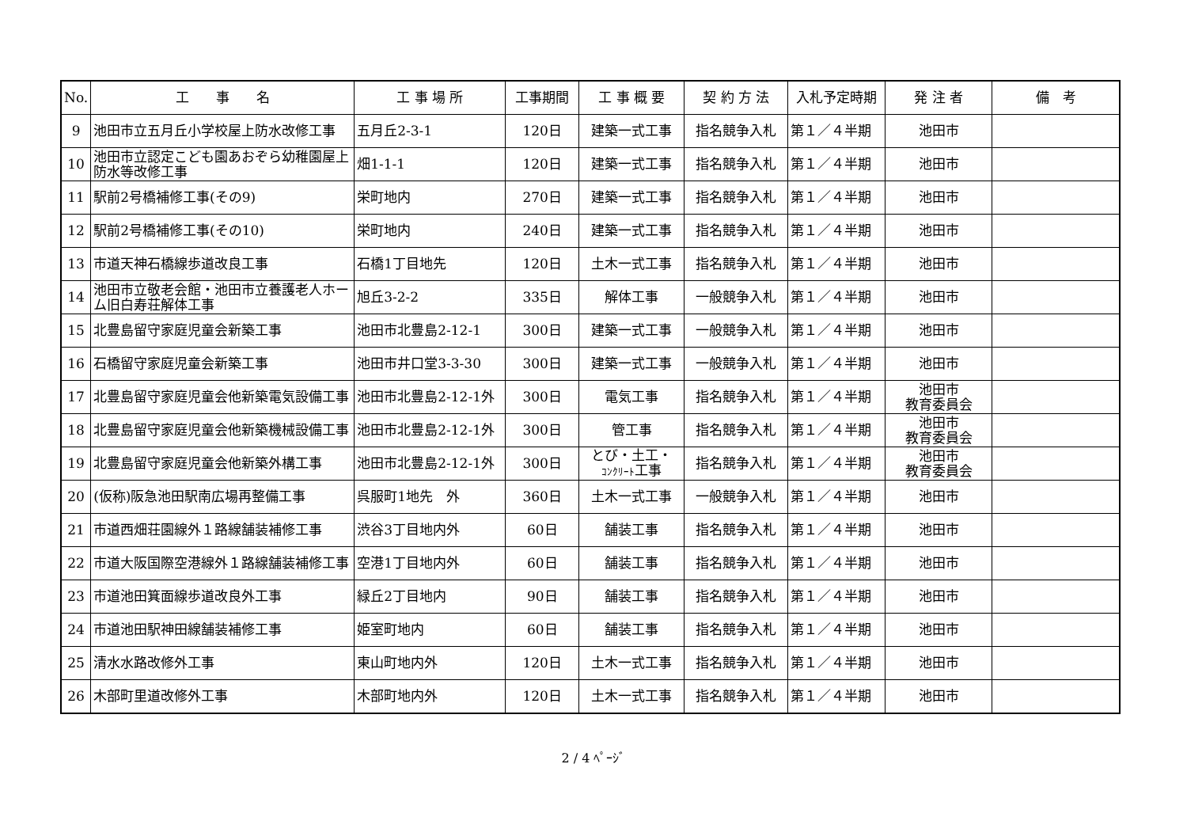| No. | 工 事 名 | 工 事 場 所 | 工事期間 | 工 事 概 要 | 契 約 方 法 | 入札予定時期 | 発 注 者 | 備 考 |
| --- | --- | --- | --- | --- | --- | --- | --- | --- |
| 9 | 池田市立五月丘小学校屋上防水改修工事 | 五月丘2-3-1 | 120日 | 建築一式工事 | 指名競争入札 | 第１／４半期 | 池田市 | |
| 10 | 池田市立認定こども園あおぞら幼稚園屋上防水等改修工事 | 畑1-1-1 | 120日 | 建築一式工事 | 指名競争入札 | 第１／４半期 | 池田市 | |
| 11 | 駅前2号橋補修工事(その9) | 栄町地内 | 270日 | 建築一式工事 | 指名競争入札 | 第１／４半期 | 池田市 | |
| 12 | 駅前2号橋補修工事(その10) | 栄町地内 | 240日 | 建築一式工事 | 指名競争入札 | 第１／４半期 | 池田市 | |
| 13 | 市道天神石橋線歩道改良工事 | 石橋1丁目地先 | 120日 | 土木一式工事 | 指名競争入札 | 第１／４半期 | 池田市 | |
| 14 | 池田市立敬老会館・池田市立養護老人ホーム旧白寿荘解体工事 | 旭丘3-2-2 | 335日 | 解体工事 | 一般競争入札 | 第１／４半期 | 池田市 | |
| 15 | 北豊島留守家庭児童会新築工事 | 池田市北豊島2-12-1 | 300日 | 建築一式工事 | 一般競争入札 | 第１／４半期 | 池田市 | |
| 16 | 石橋留守家庭児童会新築工事 | 池田市井口堂3-3-30 | 300日 | 建築一式工事 | 一般競争入札 | 第１／４半期 | 池田市 | |
| 17 | 北豊島留守家庭児童会他新築電気設備工事 | 池田市北豊島2-12-1外 | 300日 | 電気工事 | 指名競争入札 | 第１／４半期 | 池田市 教育委員会 | |
| 18 | 北豊島留守家庭児童会他新築機械設備工事 | 池田市北豊島2-12-1外 | 300日 | 管工事 | 指名競争入札 | 第１／４半期 | 池田市 教育委員会 | |
| 19 | 北豊島留守家庭児童会他新築外構工事 | 池田市北豊島2-12-1外 | 300日 | とび・土工・ ｺﾝｸﾘｰﾄ 工事 | 指名競争入札 | 第１／４半期 | 池田市 教育委員会 | |
| 20 | (仮称)阪急池田駅南広場再整備工事 | 呉服町1地先 外 | 360日 | 土木一式工事 | 一般競争入札 | 第１／４半期 | 池田市 | |
| 21 | 市道西畑荘園線外１路線舗装補修工事 | 渋谷3丁目地内外 | 60日 | 舗装工事 | 指名競争入札 | 第１／４半期 | 池田市 | |
| 22 | 市道大阪国際空港線外１路線舗装補修工事 | 空港1丁目地内外 | 60日 | 舗装工事 | 指名競争入札 | 第１／４半期 | 池田市 | |
| 23 | 市道池田箕面線歩道改良外工事 | 緑丘2丁目地内 | 90日 | 舗装工事 | 指名競争入札 | 第１／４半期 | 池田市 | |
| 24 | 市道池田駅神田線舗装補修工事 | 姫室町地内 | 60日 | 舗装工事 | 指名競争入札 | 第１／４半期 | 池田市 | |
| 25 | 清水水路改修外工事 | 東山町地内外 | 120日 | 土木一式工事 | 指名競争入札 | 第１／４半期 | 池田市 | |
| 26 | 木部町里道改修外工事 | 木部町地内外 | 120日 | 土木一式工事 | 指名競争入札 | 第１／４半期 | 池田市 | |
2 / 4 ﾍﾟｰｼﾞ